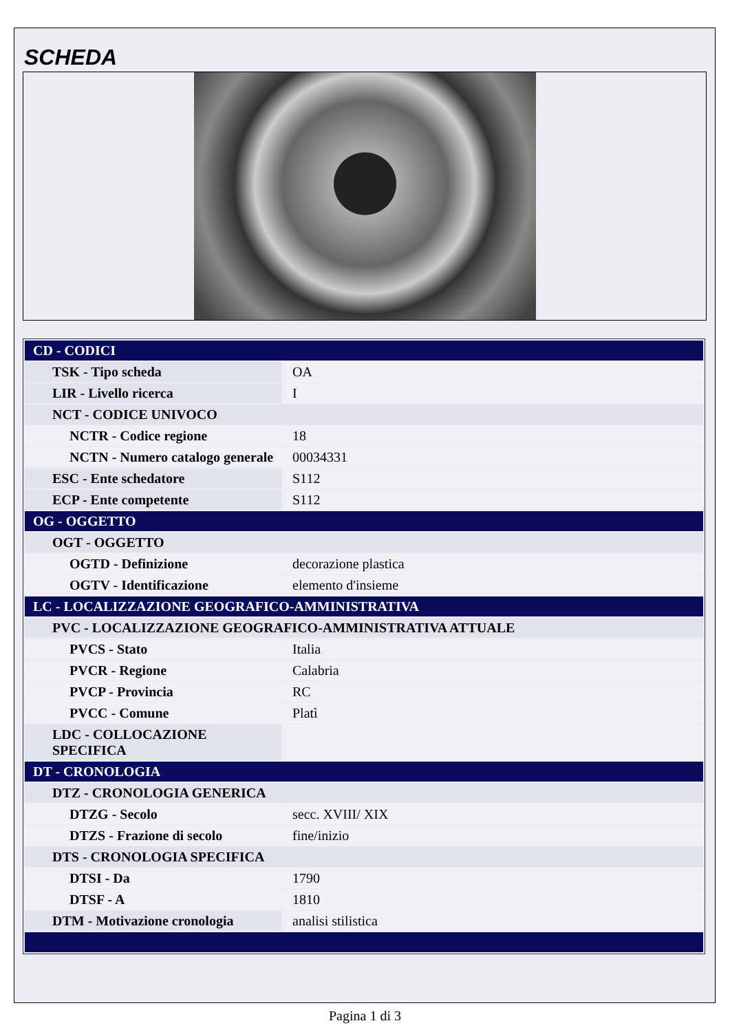SCHEDA
| CD - CODICI | |
| TSK - Tipo scheda | OA |
| LIR - Livello ricerca | I |
| NCT - CODICE UNIVOCO | |
| NCTR - Codice regione | 18 |
| NCTN - Numero catalogo generale | 00034331 |
| ESC - Ente schedatore | S112 |
| ECP - Ente competente | S112 |
| OG - OGGETTO | |
| OGT - OGGETTO | |
| OGTD - Definizione | decorazione plastica |
| OGTV - Identificazione | elemento d'insieme |
| LC - LOCALIZZAZIONE GEOGRAFICO-AMMINISTRATIVA | |
| PVC - LOCALIZZAZIONE GEOGRAFICO-AMMINISTRATIVA ATTUALE | |
| PVCS - Stato | Italia |
| PVCR - Regione | Calabria |
| PVCP - Provincia | RC |
| PVCC - Comune | Platì |
| LDC - COLLOCAZIONE SPECIFICA | |
| DT - CRONOLOGIA | |
| DTZ - CRONOLOGIA GENERICA | |
| DTZG - Secolo | secc. XVIII/ XIX |
| DTZS - Frazione di secolo | fine/inizio |
| DTS - CRONOLOGIA SPECIFICA | |
| DTSI - Da | 1790 |
| DTSF - A | 1810 |
| DTM - Motivazione cronologia | analisi stilistica |
Pagina 1 di 3